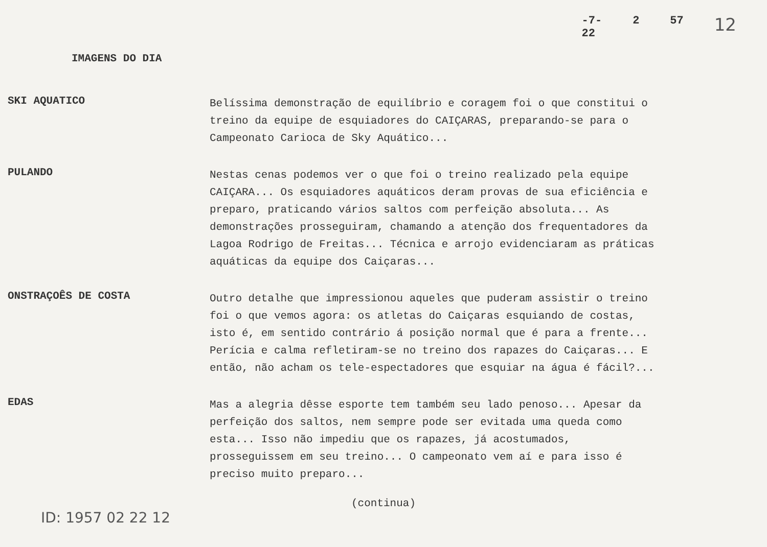-7-
22 2 57 12
IMAGENS DO DIA
SKI AQUATICO
Belíssima demonstração de equilíbrio e coragem foi o que constitui o treino da equipe de esquiadores do CAIÇARAS, preparando-se para o Campeonato Carioca de Sky Aquático...
PULANDO
Nestas cenas podemos ver o que foi o treino realizado pela equipe CAIÇARA... Os esquiadores aquáticos deram provas de sua eficiência e preparo, praticando vários saltos com perfeição absoluta... As demonstrações prosseguiram, chamando a atenção dos frequentadores da Lagoa Rodrigo de Freitas... Técnica e arrojo evidenciaram as práticas aquáticas da equipe dos Caiçaras...
ONSTRAÇOÊS DE COSTA
Outro detalhe que impressionou aqueles que puderam assistir o treino foi o que vemos agora: os atletas do Caiçaras esquiando de costas, isto é, em sentido contrário á posição normal que é para a frente... Perícia e calma refletiram-se no treino dos rapazes do Caiçaras... E então, não acham os tele-espectadores que esquiar na água é fácil?...
EDAS
Mas a alegria dêsse esporte tem também seu lado penoso... Apesar da perfeição dos saltos, nem sempre pode ser evitada uma queda como esta... Isso não impediu que os rapazes, já acostumados, prosseguissem em seu treino... O campeonato vem aí e para isso é preciso muito preparo...
(continua)
ID: 1957 02 22 12